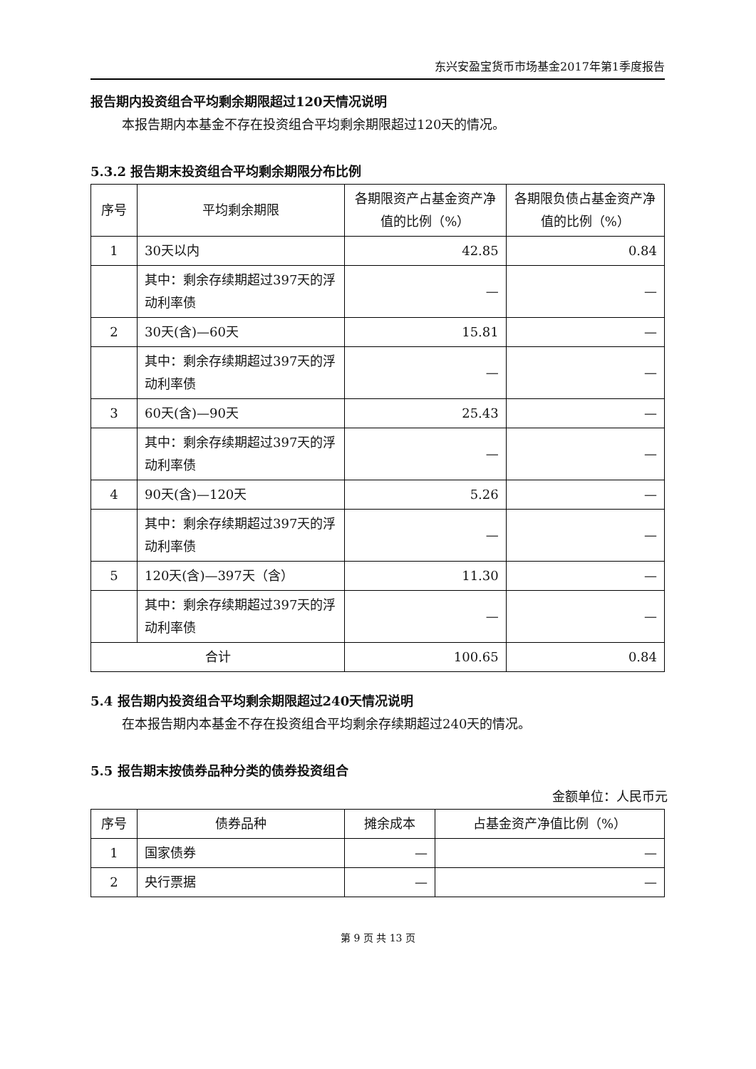东兴安盈宝货币市场基金2017年第1季度报告
报告期内投资组合平均剩余期限超过120天情况说明
本报告期内本基金不存在投资组合平均剩余期限超过120天的情况。
5.3.2 报告期末投资组合平均剩余期限分布比例
| 序号 | 平均剩余期限 | 各期限资产占基金资产净值的比例（%） | 各期限负债占基金资产净值的比例（%） |
| --- | --- | --- | --- |
| 1 | 30天以内 | 42.85 | 0.84 |
| | 其中：剩余存续期超过397天的浮动利率债 | — | — |
| 2 | 30天(含)—60天 | 15.81 | — |
| | 其中：剩余存续期超过397天的浮动利率债 | — | — |
| 3 | 60天(含)—90天 | 25.43 | — |
| | 其中：剩余存续期超过397天的浮动利率债 | — | — |
| 4 | 90天(含)—120天 | 5.26 | — |
| | 其中：剩余存续期超过397天的浮动利率债 | — | — |
| 5 | 120天(含)—397天（含） | 11.30 | — |
| | 其中：剩余存续期超过397天的浮动利率债 | — | — |
| 合计 | | 100.65 | 0.84 |
5.4 报告期内投资组合平均剩余期限超过240天情况说明
在本报告期内本基金不存在投资组合平均剩余存续期超过240天的情况。
5.5 报告期末按债券品种分类的债券投资组合
金额单位：人民币元
| 序号 | 债券品种 | 摊余成本 | 占基金资产净值比例（%） |
| --- | --- | --- | --- |
| 1 | 国家债券 | — | — |
| 2 | 央行票据 | — | — |
第 9 页 共 13 页